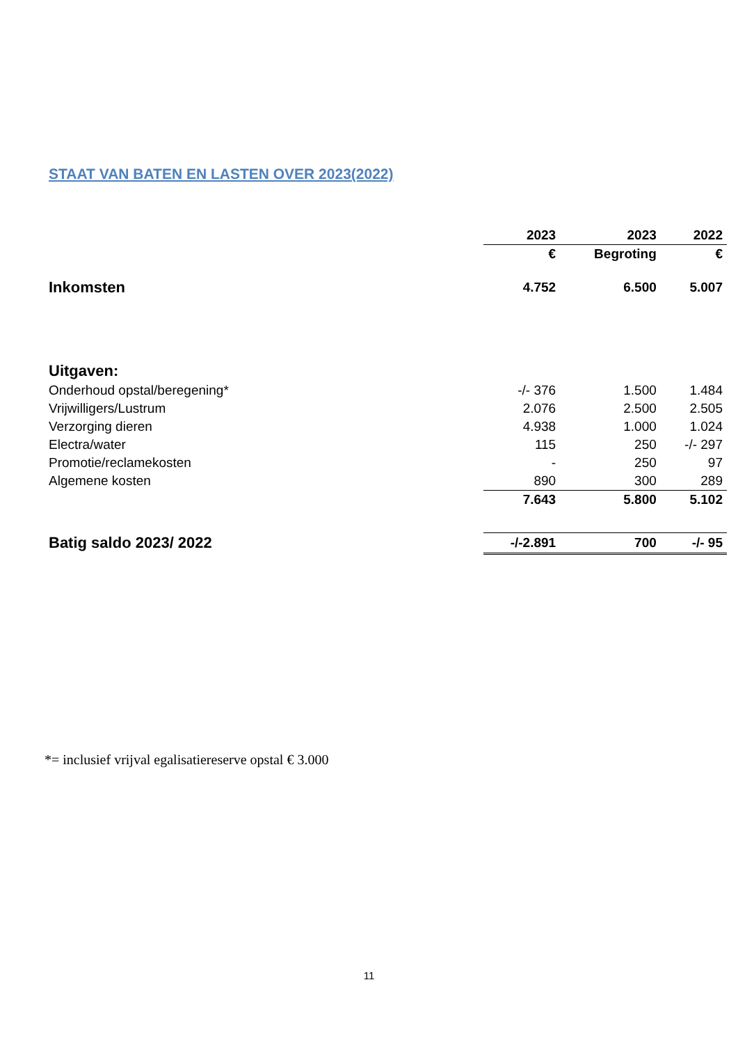STAAT VAN BATEN EN LASTEN OVER 2023(2022)
| | 2023 | 2023 | 2022 |
| --- | --- | --- | --- |
| | € | Begroting | € |
| Inkomsten | 4.752 | 6.500 | 5.007 |
| Uitgaven: | | | |
| Onderhoud opstal/beregening* | -/- 376 | 1.500 | 1.484 |
| Vrijwilligers/Lustrum | 2.076 | 2.500 | 2.505 |
| Verzorging dieren | 4.938 | 1.000 | 1.024 |
| Electra/water | 115 | 250 | -/- 297 |
| Promotie/reclamekosten | - | 250 | 97 |
| Algemene kosten | 890 | 300 | 289 |
| | 7.643 | 5.800 | 5.102 |
| Batig saldo 2023/ 2022 | -/-2.891 | 700 | -/- 95 |
*= inclusief vrijval egalisatiereserve opstal € 3.000
11